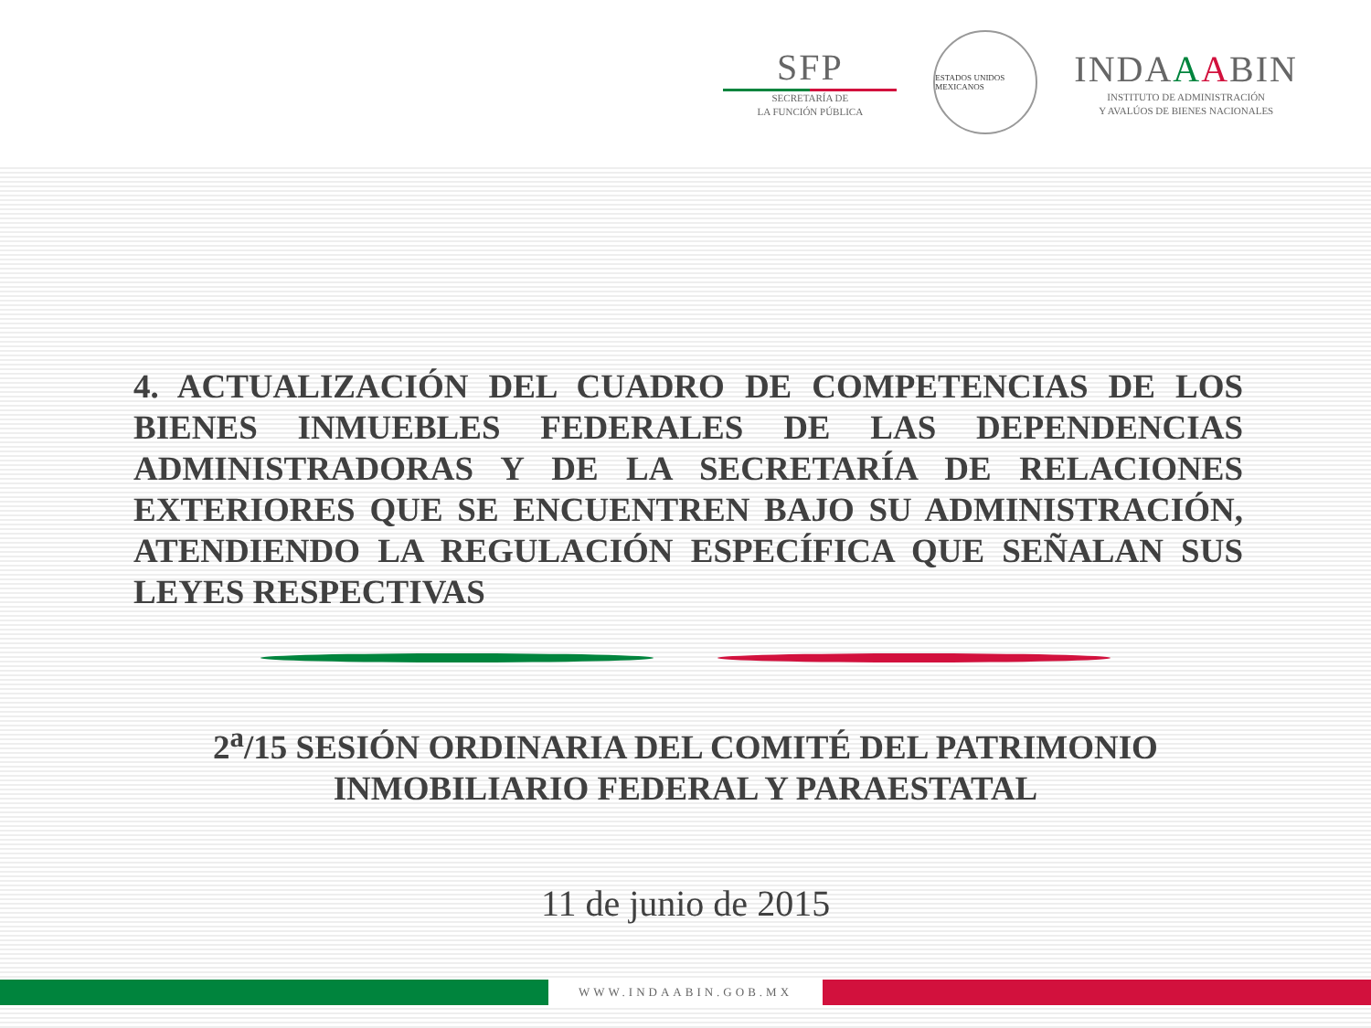SFP
SECRETARÍA DE
LA FUNCIÓN PÚBLICA
ESTADOS UNIDOS MEXICANOS
INDAAABIN
INSTITUTO DE ADMINISTRACIÓN
Y AVALÚOS DE BIENES NACIONALES
4. ACTUALIZACIÓN DEL CUADRO DE COMPETENCIAS DE LOS BIENES INMUEBLES FEDERALES DE LAS DEPENDENCIAS ADMINISTRADORAS Y DE LA SECRETARÍA DE RELACIONES EXTERIORES QUE SE ENCUENTREN BAJO SU ADMINISTRACIÓN, ATENDIENDO LA REGULACIÓN ESPECÍFICA QUE SEÑALAN SUS LEYES RESPECTIVAS
2<sup>a</sup>/15 SESIÓN ORDINARIA DEL COMITÉ DEL PATRIMONIO
INMOBILIARIO FEDERAL Y PARAESTATAL
11 de junio de 2015
WWW.INDAABIN.GOB.MX